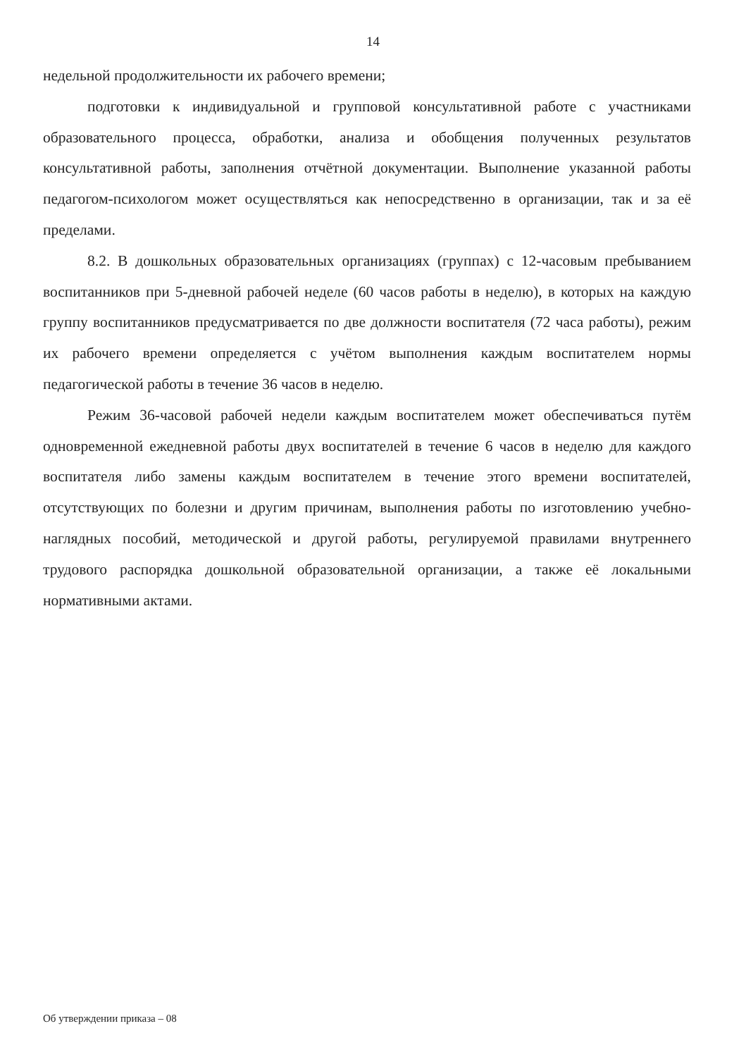14
недельной продолжительности их рабочего времени;
подготовки к индивидуальной и групповой консультативной работе с участниками образовательного процесса, обработки, анализа и обобщения полученных результатов консультативной работы, заполнения отчётной документации. Выполнение указанной работы педагогом-психологом может осуществляться как непосредственно в организации, так и за её пределами.
8.2. В дошкольных образовательных организациях (группах) с 12-часовым пребыванием воспитанников при 5-дневной рабочей неделе (60 часов работы в неделю), в которых на каждую группу воспитанников предусматривается по две должности воспитателя (72 часа работы), режим их рабочего времени определяется с учётом выполнения каждым воспитателем нормы педагогической работы в течение 36 часов в неделю.
Режим 36-часовой рабочей недели каждым воспитателем может обеспечиваться путём одновременной ежедневной работы двух воспитателей в течение 6 часов в неделю для каждого воспитателя либо замены каждым воспитателем в течение этого времени воспитателей, отсутствующих по болезни и другим причинам, выполнения работы по изготовлению учебно-наглядных пособий, методической и другой работы, регулируемой правилами внутреннего трудового распорядка дошкольной образовательной организации, а также её локальными нормативными актами.
Об утверждении приказа – 08